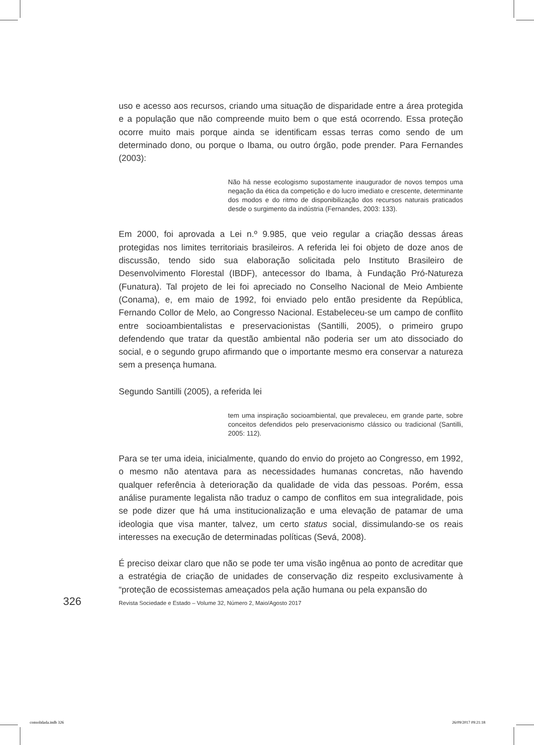uso e acesso aos recursos, criando uma situação de disparidade entre a área protegida e a população que não compreende muito bem o que está ocorrendo. Essa proteção ocorre muito mais porque ainda se identificam essas terras como sendo de um determinado dono, ou porque o Ibama, ou outro órgão, pode prender. Para Fernandes (2003):
Não há nesse ecologismo supostamente inaugurador de novos tempos uma negação da ética da competição e do lucro imediato e crescente, determinante dos modos e do ritmo de disponibilização dos recursos naturais praticados desde o surgimento da indústria (Fernandes, 2003: 133).
Em 2000, foi aprovada a Lei n.º 9.985, que veio regular a criação dessas áreas protegidas nos limites territoriais brasileiros. A referida lei foi objeto de doze anos de discussão, tendo sido sua elaboração solicitada pelo Instituto Brasileiro de Desenvolvimento Florestal (IBDF), antecessor do Ibama, à Fundação Pró-Natureza (Funatura). Tal projeto de lei foi apreciado no Conselho Nacional de Meio Ambiente (Conama), e, em maio de 1992, foi enviado pelo então presidente da República, Fernando Collor de Melo, ao Congresso Nacional. Estabeleceu-se um campo de conflito entre socioambientalistas e preservacionistas (Santilli, 2005), o primeiro grupo defendendo que tratar da questão ambiental não poderia ser um ato dissociado do social, e o segundo grupo afirmando que o importante mesmo era conservar a natureza sem a presença humana.
Segundo Santilli (2005), a referida lei
tem uma inspiração socioambiental, que prevaleceu, em grande parte, sobre conceitos defendidos pelo preservacionismo clássico ou tradicional (Santilli, 2005: 112).
Para se ter uma ideia, inicialmente, quando do envio do projeto ao Congresso, em 1992, o mesmo não atentava para as necessidades humanas concretas, não havendo qualquer referência à deterioração da qualidade de vida das pessoas. Porém, essa análise puramente legalista não traduz o campo de conflitos em sua integralidade, pois se pode dizer que há uma institucionalização e uma elevação de patamar de uma ideologia que visa manter, talvez, um certo status social, dissimulando-se os reais interesses na execução de determinadas políticas (Sevá, 2008).
É preciso deixar claro que não se pode ter uma visão ingênua ao ponto de acreditar que a estratégia de criação de unidades de conservação diz respeito exclusivamente à “proteção de ecossistemas ameaçados pela ação humana ou pela expansão do
326 Revista Sociedade e Estado – Volume 32, Número 2, Maio/Agosto 2017
consolidada.indb 326 26/09/2017 09:21:18